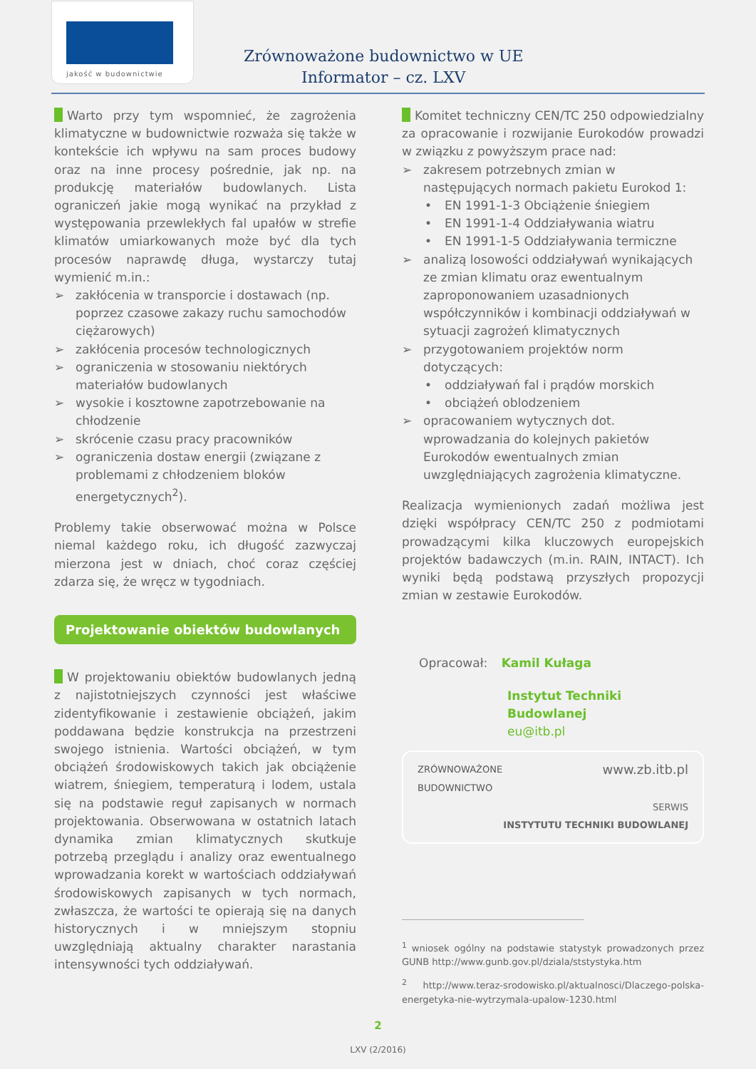jakość w budownictwie
Zrównoważone budownictwo w UE
Informator – cz. LXV
Warto przy tym wspomnieć, że zagrożenia klimatyczne w budownictwie rozważa się także w kontekście ich wpływu na sam proces budowy oraz na inne procesy pośrednie, jak np. na produkcję materiałów budowlanych. Lista ograniczeń jakie mogą wynikać na przykład z występowania przewlekłych fal upałów w strefie klimatów umiarkowanych może być dla tych procesów naprawdę długa, wystarczy tutaj wymienić m.in.:
➢ zakłócenia w transporcie i dostawach (np. poprzez czasowe zakazy ruchu samochodów ciężarowych)
➢ zakłócenia procesów technologicznych
➢ ograniczenia w stosowaniu niektórych materiałów budowlanych
➢ wysokie i kosztowne zapotrzebowanie na chłodzenie
➢ skrócenie czasu pracy pracowników
➢ ograniczenia dostaw energii (związane z problemami z chłodzeniem bloków energetycznych<sup>2</sup>).
Problemy takie obserwować można w Polsce niemal każdego roku, ich długość zazwyczaj mierzona jest w dniach, choć coraz częściej zdarza się, że wręcz w tygodniach.
Projektowanie obiektów budowlanych
W projektowaniu obiektów budowlanych jedną z najistotniejszych czynności jest właściwe zidentyfikowanie i zestawienie obciążeń, jakim poddawana będzie konstrukcja na przestrzeni swojego istnienia. Wartości obciążeń, w tym obciążeń środowiskowych takich jak obciążenie wiatrem, śniegiem, temperaturą i lodem, ustala się na podstawie reguł zapisanych w normach projektowania. Obserwowana w ostatnich latach dynamika zmian klimatycznych skutkuje potrzebą przeglądu i analizy oraz ewentualnego wprowadzania korekt w wartościach oddziaływań środowiskowych zapisanych w tych normach, zwłaszcza, że wartości te opierają się na danych historycznych i w mniejszym stopniu uwzględniają aktualny charakter narastania intensywności tych oddziaływań.
Komitet techniczny CEN/TC 250 odpowiedzialny za opracowanie i rozwijanie Eurokodów prowadzi w związku z powyższym prace nad:
➢ zakresem potrzebnych zmian w następujących normach pakietu Eurokod 1:
• EN 1991-1-3 Obciążenie śniegiem
• EN 1991-1-4 Oddziaływania wiatru
• EN 1991-1-5 Oddziaływania termiczne
➢ analizą losowości oddziaływań wynikających ze zmian klimatu oraz ewentualnym zaproponowaniem uzasadnionych współczynników i kombinacji oddziaływań w sytuacji zagrożeń klimatycznych
➢ przygotowaniem projektów norm dotyczących:
• oddziaływań fal i prądów morskich
• obciążeń oblodzeniem
➢ opracowaniem wytycznych dot. wprowadzania do kolejnych pakietów Eurokodów ewentualnych zmian uwzględniających zagrożenia klimatyczne.
Realizacja wymienionych zadań możliwa jest dzięki współpracy CEN/TC 250 z podmiotami prowadzącymi kilka kluczowych europejskich projektów badawczych (m.in. RAIN, INTACT). Ich wyniki będą podstawą przyszłych propozycji zmian w zestawie Eurokodów.
Opracował: Kamil Kułaga
Instytut Techniki Budowlanej
eu@itb.pl
ZRÓWNOWAŻONE
BUDOWNICTWO
www.zb.itb.pl
SERWIS
INSTYTUTU TECHNIKI BUDOWLANEJ
<sup>1</sup> wniosek ogólny na podstawie statystyk prowadzonych przez GUNB http://www.gunb.gov.pl/dziala/ststystyka.htm
<sup>2</sup> http://www.teraz-srodowisko.pl/aktualnosci/Dlaczego-polska-energetyka-nie-wytrzymala-upalow-1230.html
2
LXV (2/2016)